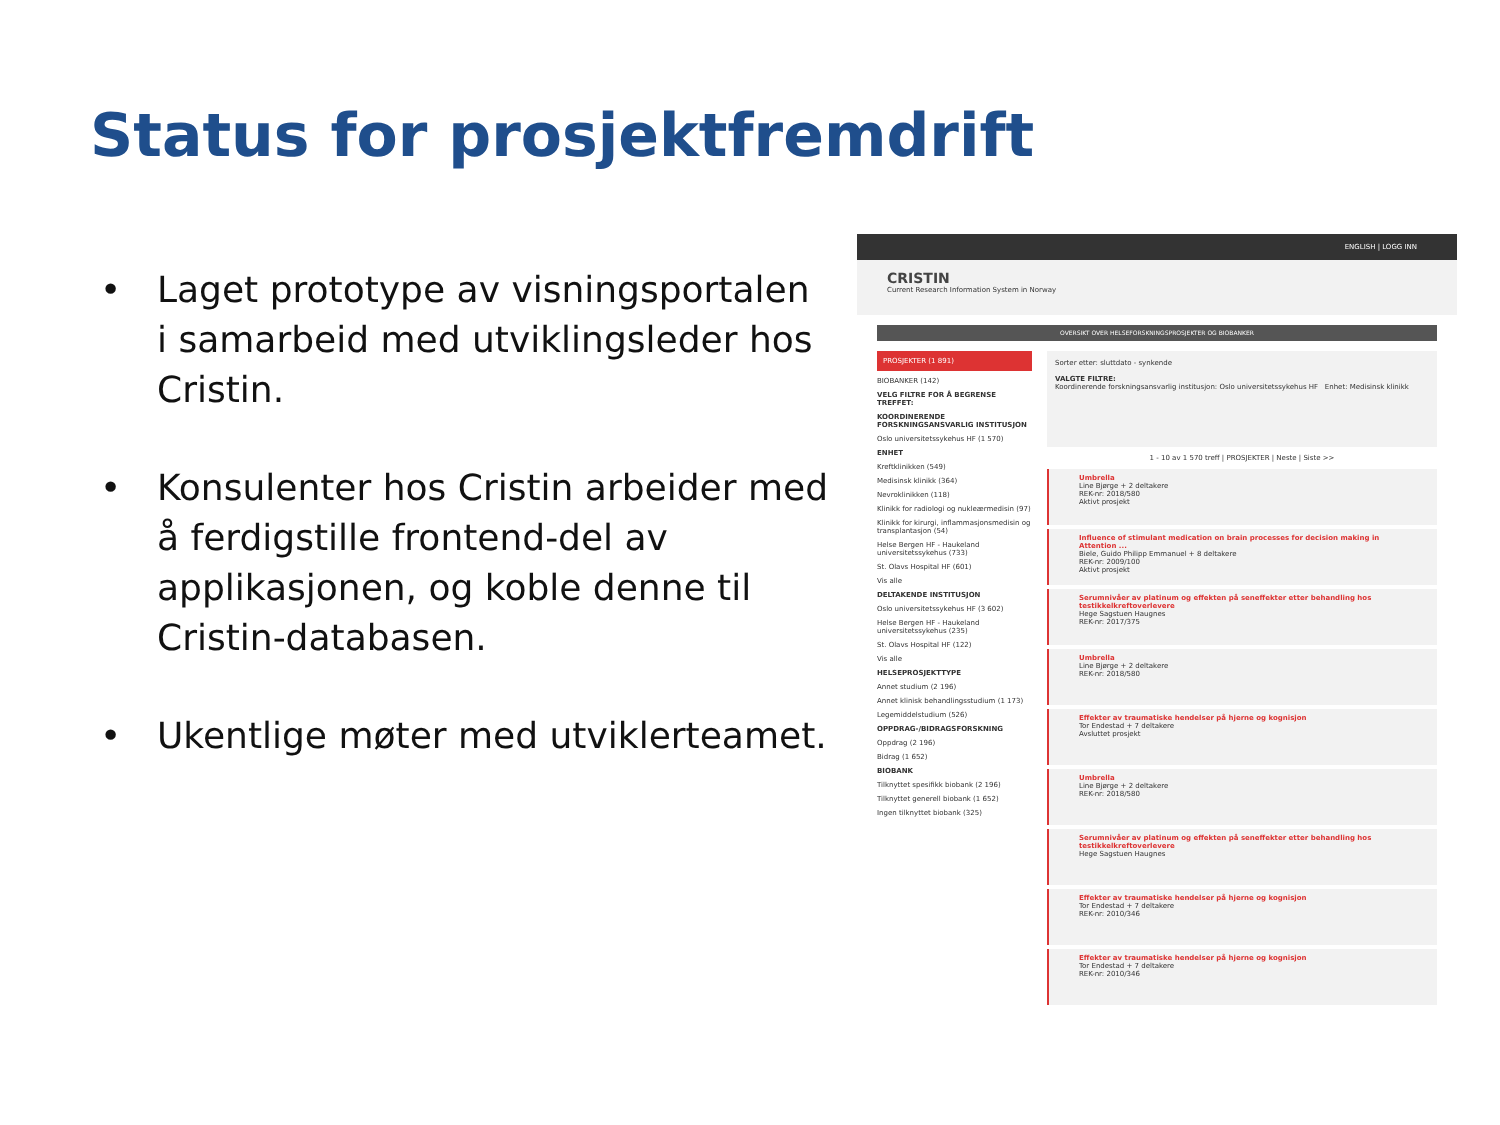Status for prosjektfremdrift
• Laget prototype av visningsportalen i samarbeid med utviklingsleder hos Cristin.
• Konsulenter hos Cristin arbeider med å ferdigstille frontend-del av applikasjonen, og koble denne til Cristin-databasen.
• Ukentlige møter med utviklerteamet.
ENGLISH | LOGG INN
CRISTIN
Current Research Information System in Norway
OVERSIKT OVER HELSEFORSKNINGSPROSJEKTER OG BIOBANKER
PROSJEKTER (1 891)
BIOBANKER (142)
VELG FILTRE FOR Å BEGRENSE TREFFET:
KOORDINERENDE FORSKNINGSANSVARLIG INSTITUSJON
Oslo universitetssykehus HF (1 570)
ENHET
Kreftklinikken (549)
Medisinsk klinikk (364)
Nevroklinikken (118)
Klinikk for radiologi og nukleærmedisin (97)
Klinikk for kirurgi, inflammasjonsmedisin og transplantasjon (54)
Helse Bergen HF - Haukeland universitetssykehus (733)
St. Olavs Hospital HF (601)
Vis alle
DELTAKENDE INSTITUSJON
Oslo universitetssykehus HF (3 602)
Helse Bergen HF - Haukeland universitetssykehus (235)
St. Olavs Hospital HF (122)
Vis alle
HELSEPROSJEKTTYPE
Annet studium (2 196)
Annet klinisk behandlingsstudium (1 173)
Legemiddelstudium (526)
OPPDRAG-/BIDRAGSFORSKNING
Oppdrag (2 196)
Bidrag (1 652)
BIOBANK
Tilknyttet spesifikk biobank (2 196)
Tilknyttet generell biobank (1 652)
Ingen tilknyttet biobank (325)
Sorter etter: sluttdato - synkende
VALGTE FILTRE:
Koordinerende forskningsansvarlig institusjon: Oslo universitetssykehus HF Enhet: Medisinsk klinikk
1 - 10 av 1 570 treff | PROSJEKTER | Neste | Siste >>
Umbrella
Line Bjørge + 2 deltakere
REK-nr: 2018/580
Aktivt prosjekt
Influence of stimulant medication on brain processes for decision making in Attention ...
Biele, Guido Philipp Emmanuel + 8 deltakere
REK-nr: 2009/100
Aktivt prosjekt
Serumnivåer av platinum og effekten på seneffekter etter behandling hos testikkelkreftoverlevere
Hege Sagstuen Haugnes
REK-nr: 2017/375
Umbrella
Line Bjørge + 2 deltakere
REK-nr: 2018/580
Effekter av traumatiske hendelser på hjerne og kognisjon
Tor Endestad + 7 deltakere
Avsluttet prosjekt
Umbrella
Line Bjørge + 2 deltakere
REK-nr: 2018/580
Serumnivåer av platinum og effekten på seneffekter etter behandling hos testikkelkreftoverlevere
Hege Sagstuen Haugnes
Effekter av traumatiske hendelser på hjerne og kognisjon
Tor Endestad + 7 deltakere
REK-nr: 2010/346
Effekter av traumatiske hendelser på hjerne og kognisjon
Tor Endestad + 7 deltakere
REK-nr: 2010/346